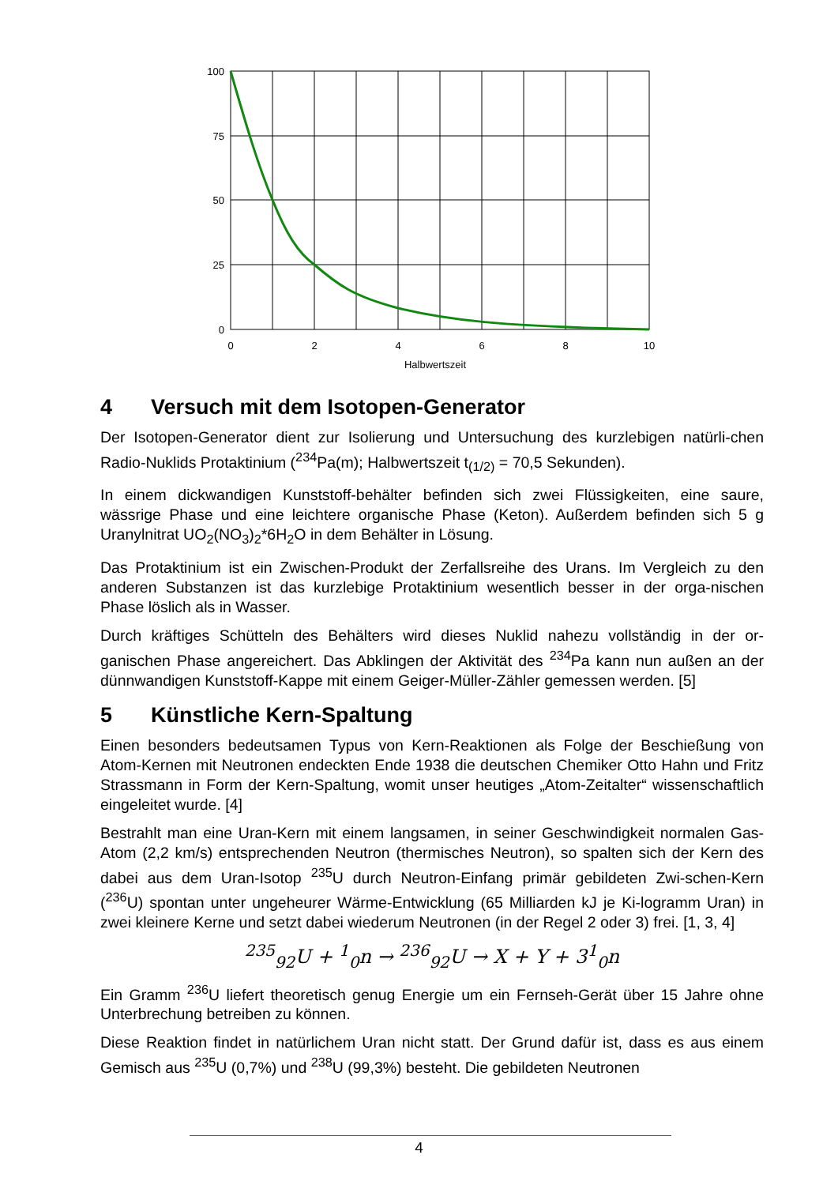100
75
50
25
0
0
2
4
6
8
10
Halbwertszeit
4 Versuch mit dem Isotopen-Generator
Der Isotopen-Generator dient zur Isolierung und Untersuchung des kurzlebigen natürli-chen Radio-Nuklids Protaktinium (<sup>234</sup>Pa(m); Halbwertszeit t<sub>(1/2)</sub> = 70,5 Sekunden).
In einem dickwandigen Kunststoff-behälter befinden sich zwei Flüssigkeiten, eine saure, wässrige Phase und eine leichtere organische Phase (Keton). Außerdem befinden sich 5 g Uranylnitrat UO<sub>2</sub>(NO<sub>3</sub>)<sub>2</sub>*6H<sub>2</sub>O in dem Behälter in Lösung.
Das Protaktinium ist ein Zwischen-Produkt der Zerfallsreihe des Urans. Im Vergleich zu den anderen Substanzen ist das kurzlebige Protaktinium wesentlich besser in der orga-nischen Phase löslich als in Wasser.
Durch kräftiges Schütteln des Behälters wird dieses Nuklid nahezu vollständig in der or-ganischen Phase angereichert. Das Abklingen der Aktivität des <sup>234</sup>Pa kann nun außen an der dünnwandigen Kunststoff-Kappe mit einem Geiger-Müller-Zähler gemessen werden. [5]
5 Künstliche Kern-Spaltung
Einen besonders bedeutsamen Typus von Kern-Reaktionen als Folge der Beschießung von Atom-Kernen mit Neutronen endeckten Ende 1938 die deutschen Chemiker Otto Hahn und Fritz Strassmann in Form der Kern-Spaltung, womit unser heutiges „Atom-Zeitalter“ wissenschaftlich eingeleitet wurde. [4]
Bestrahlt man eine Uran-Kern mit einem langsamen, in seiner Geschwindigkeit normalen Gas-Atom (2,2 km/s) entsprechenden Neutron (thermisches Neutron), so spalten sich der Kern des dabei aus dem Uran-Isotop <sup>235</sup>U durch Neutron-Einfang primär gebildeten Zwi-schen-Kern (<sup>236</sup>U) spontan unter ungeheurer Wärme-Entwicklung (65 Milliarden kJ je Ki-logramm Uran) in zwei kleinere Kerne und setzt dabei wiederum Neutronen (in der Regel 2 oder 3) frei. [1, 3, 4]
<sup>235</sup> <sub>92</sub>U + <sup>1</sup><sub>0</sub>n → <sup>236</sup><sub>92</sub>U → X + Y + 3<sup>1</sup><sub>0</sub>n
Ein Gramm <sup>236</sup>U liefert theoretisch genug Energie um ein Fernseh-Gerät über 15 Jahre ohne Unterbrechung betreiben zu können.
Diese Reaktion findet in natürlichem Uran nicht statt. Der Grund dafür ist, dass es aus einem Gemisch aus <sup>235</sup>U (0,7%) und <sup>238</sup>U (99,3%) besteht. Die gebildeten Neutronen
4